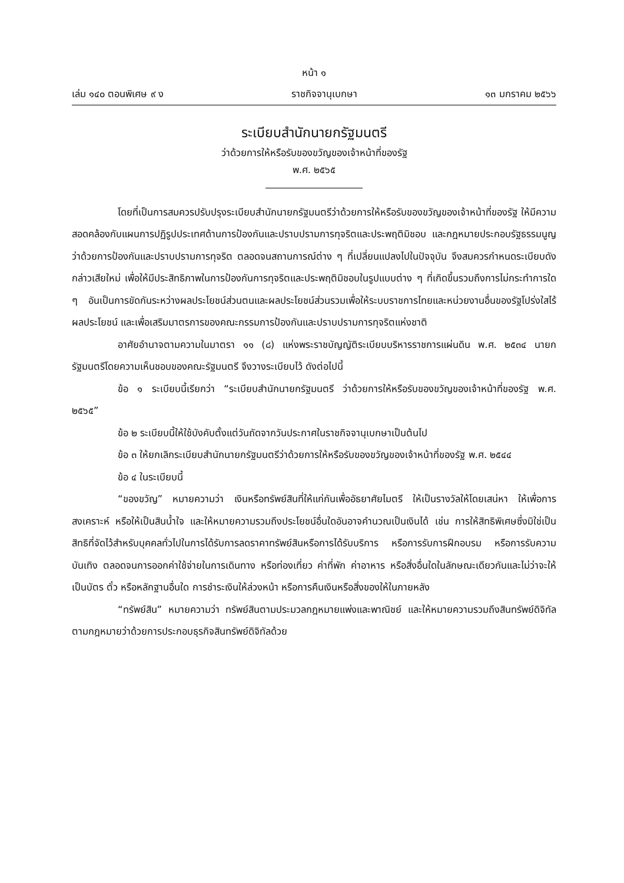หน้า ๑
เล่ม ๑๔๐ ตอนพิเศษ ๙ ง ราชกิจจานุเบกษา ๑๓ มกราคม ๒๕๖๖
ระเบียบสำนักนายกรัฐมนตรี
ว่าด้วยการให้หรือรับของขวัญของเจ้าหน้าที่ของรัฐ
พ.ศ. ๒๕๖๕
โดยที่เป็นการสมควรปรับปรุงระเบียบสำนักนายกรัฐมนตรีว่าด้วยการให้หรือรับของขวัญของเจ้าหน้าที่ของรัฐ ให้มีความสอดคล้องกับแผนการปฏิรูปประเทศด้านการป้องกันและปราบปรามการทุจริตและประพฤติมิชอบ และกฎหมายประกอบรัฐธรรมนูญว่าด้วยการป้องกันและปราบปรามการทุจริต ตลอดจนสถานการณ์ต่าง ๆ ที่เปลี่ยนแปลงไปในปัจจุบัน จึงสมควรกำหนดระเบียบดังกล่าวเสียใหม่ เพื่อให้มีประสิทธิภาพในการป้องกันการทุจริตและประพฤติมิชอบในรูปแบบต่าง ๆ ที่เกิดขึ้นรวมถึงการไม่กระทำการใด ๆ อันเป็นการขัดกันระหว่างผลประโยชน์ส่วนตนและผลประโยชน์ส่วนรวมเพื่อให้ระบบราชการไทยและหน่วยงานอื่นของรัฐโปร่งใสไร้ผลประโยชน์ และเพื่อเสริมมาตรการของคณะกรรมการป้องกันและปราบปรามการทุจริตแห่งชาติ
อาศัยอำนาจตามความในมาตรา ๑๑ (๘) แห่งพระราชบัญญัติระเบียบบริหารราชการแผ่นดิน พ.ศ. ๒๕๓๔ นายกรัฐมนตรีโดยความเห็นชอบของคณะรัฐมนตรี จึงวางระเบียบไว้ ดังต่อไปนี้
ข้อ ๑ ระเบียบนี้เรียกว่า “ระเบียบสำนักนายกรัฐมนตรี ว่าด้วยการให้หรือรับของขวัญของเจ้าหน้าที่ของรัฐ พ.ศ. ๒๕๖๕”
ข้อ ๒ ระเบียบนี้ให้ใช้บังคับตั้งแต่วันถัดจากวันประกาศในราชกิจจานุเบกษาเป็นต้นไป
ข้อ ๓ ให้ยกเลิกระเบียบสำนักนายกรัฐมนตรีว่าด้วยการให้หรือรับของขวัญของเจ้าหน้าที่ของรัฐ พ.ศ. ๒๕๔๔
ข้อ ๔ ในระเบียบนี้
“ของขวัญ” หมายความว่า เงินหรือทรัพย์สินที่ให้แก่กันเพื่ออัธยาศัยไมตรี ให้เป็นรางวัลให้โดยเสน่หา ให้เพื่อการสงเคราะห์ หรือให้เป็นสินน้ำใจ และให้หมายความรวมถึงประโยชน์อื่นใดอันอาจคำนวณเป็นเงินได้ เช่น การให้สิทธิพิเศษซึ่งมิใช่เป็นสิทธิที่จัดไว้สำหรับบุคคลทั่วไปในการได้รับการลดราคาทรัพย์สินหรือการได้รับบริการ หรือการรับการฝึกอบรม หรือการรับความบันเทิง ตลอดจนการออกค่าใช้จ่ายในการเดินทาง หรือท่องเที่ยว ค่าที่พัก ค่าอาหาร หรือสิ่งอื่นใดในลักษณะเดียวกันและไม่ว่าจะให้เป็นบัตร ตั๋ว หรือหลักฐานอื่นใด การชำระเงินให้ล่วงหน้า หรือการคืนเงินหรือสิ่งของให้ในภายหลัง
“ทรัพย์สิน” หมายความว่า ทรัพย์สินตามประมวลกฎหมายแพ่งและพาณิชย์ และให้หมายความรวมถึงสินทรัพย์ดิจิทัลตามกฎหมายว่าด้วยการประกอบธุรกิจสินทรัพย์ดิจิทัลด้วย